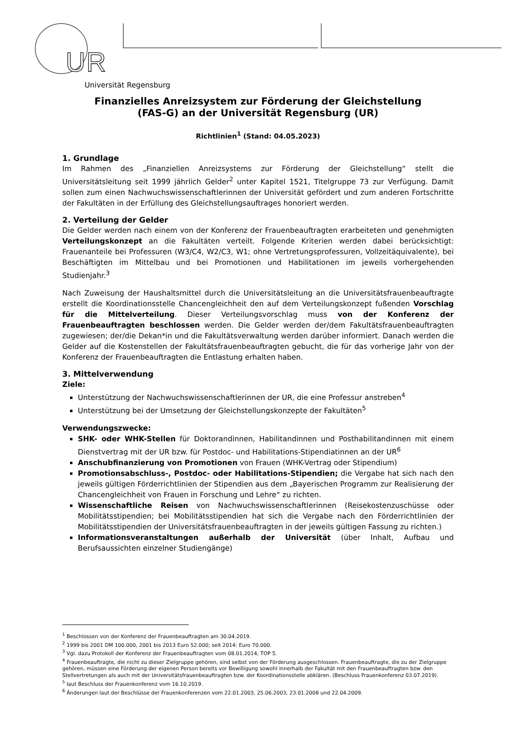UR
Universität Regensburg
Finanzielles Anreizsystem zur Förderung der Gleichstellung
(FAS-G) an der Universität Regensburg (UR)
Richtlinien<sup>1</sup> (Stand: 04.05.2023)
1. Grundlage
Im Rahmen des „Finanziellen Anreizsystems zur Förderung der Gleichstellung“ stellt die Universitätsleitung seit 1999 jährlich Gelder<sup>2</sup> unter Kapitel 1521, Titelgruppe 73 zur Verfügung. Damit sollen zum einen Nachwuchswissenschaftlerinnen der Universität gefördert und zum anderen Fortschritte der Fakultäten in der Erfüllung des Gleichstellungsauftrages honoriert werden.
2. Verteilung der Gelder
Die Gelder werden nach einem von der Konferenz der Frauenbeauftragten erarbeiteten und genehmigten Verteilungskonzept an die Fakultäten verteilt. Folgende Kriterien werden dabei berücksichtigt: Frauenanteile bei Professuren (W3/C4, W2/C3, W1; ohne Vertretungsprofessuren, Vollzeitäquivalente), bei Beschäftigten im Mittelbau und bei Promotionen und Habilitationen im jeweils vorhergehenden Studienjahr.<sup>3</sup>
Nach Zuweisung der Haushaltsmittel durch die Universitätsleitung an die Universitätsfrauen­beauftragte erstellt die Koordinationsstelle Chancengleichheit den auf dem Verteilungskonzept fußenden Vorschlag für die Mittelverteilung. Dieser Verteilungsvorschlag muss von der Konferenz der Frauenbeauftragten beschlossen werden. Die Gelder werden der/dem Fakultätsfrauenbeauftragten zugewiesen; der/die Dekan*in und die Fakultätsverwaltung werden darüber informiert. Danach werden die Gelder auf die Kostenstellen der Fakultätsfrauen­beauftragten gebucht, die für das vorherige Jahr von der Konferenz der Frauenbeauftragten die Entlastung erhalten haben.
3. Mittelverwendung
Ziele:
Unterstützung der Nachwuchswissenschaftlerinnen der UR, die eine Professur anstreben<sup>4</sup>
Unterstützung bei der Umsetzung der Gleichstellungskonzepte der Fakultäten<sup>5</sup>
Verwendungszwecke:
SHK- oder WHK-Stellen für Doktorandinnen, Habilitandinnen und Posthabilitandinnen mit einem Dienstvertrag mit der UR bzw. für Postdoc- und Habilitations-Stipendiatinnen an der UR<sup>6</sup>
Anschubfinanzierung von Promotionen von Frauen (WHK-Vertrag oder Stipendium)
Promotionsabschluss-, Postdoc- oder Habilitations-Stipendien; die Vergabe hat sich nach den jeweils gültigen Förderrichtlinien der Stipendien aus dem „Bayerischen Programm zur Realisierung der Chancengleichheit von Frauen in Forschung und Lehre“ zu richten.
Wissenschaftliche Reisen von Nachwuchswissenschaftlerinnen (Reisekostenzuschüsse oder Mobilitätsstipendien; bei Mobilitätsstipendien hat sich die Vergabe nach den Förderrichtlinien der Mobilitätsstipendien der Universitätsfrauenbeauftragten in der jeweils gültigen Fassung zu richten.)
Informationsveranstaltungen außerhalb der Universität (über Inhalt, Aufbau und Berufsaussichten einzelner Studiengänge)
<sup>1</sup> Beschlossen von der Konferenz der Frauenbeauftragten am 30.04.2019.
<sup>2</sup> 1999 bis 2001 DM 100.000, 2001 bis 2013 Euro 52.000; seit 2014: Euro 70.000.
<sup>3</sup> Vgl. dazu Protokoll der Konferenz der Frauenbeauftragten vom 08.01.2014, TOP 5.
<sup>4</sup> Frauenbeauftragte, die nicht zu dieser Zielgruppe gehören, sind selbst von der Förderung ausgeschlossen. Frauenbeauftragte, die zu der Zielgruppe gehören, müssen eine Förderung der eigenen Person bereits vor Bewilligung sowohl innerhalb der Fakultät mit den Frauenbeauftragten bzw. den Stellvertretungen als auch mit der Universitätsfrauenbeauftragten bzw. der Koordinationsstelle abklären. (Beschluss Frauenkonferenz 03.07.2019).
<sup>5</sup> laut Beschluss der Frauenkonferenz vom 16.10.2019.
<sup>6</sup> Änderungen laut der Beschlüsse der Frauenkonferenzen vom 22.01.2003, 25.06.2003, 23.01.2008 und 22.04.2009.